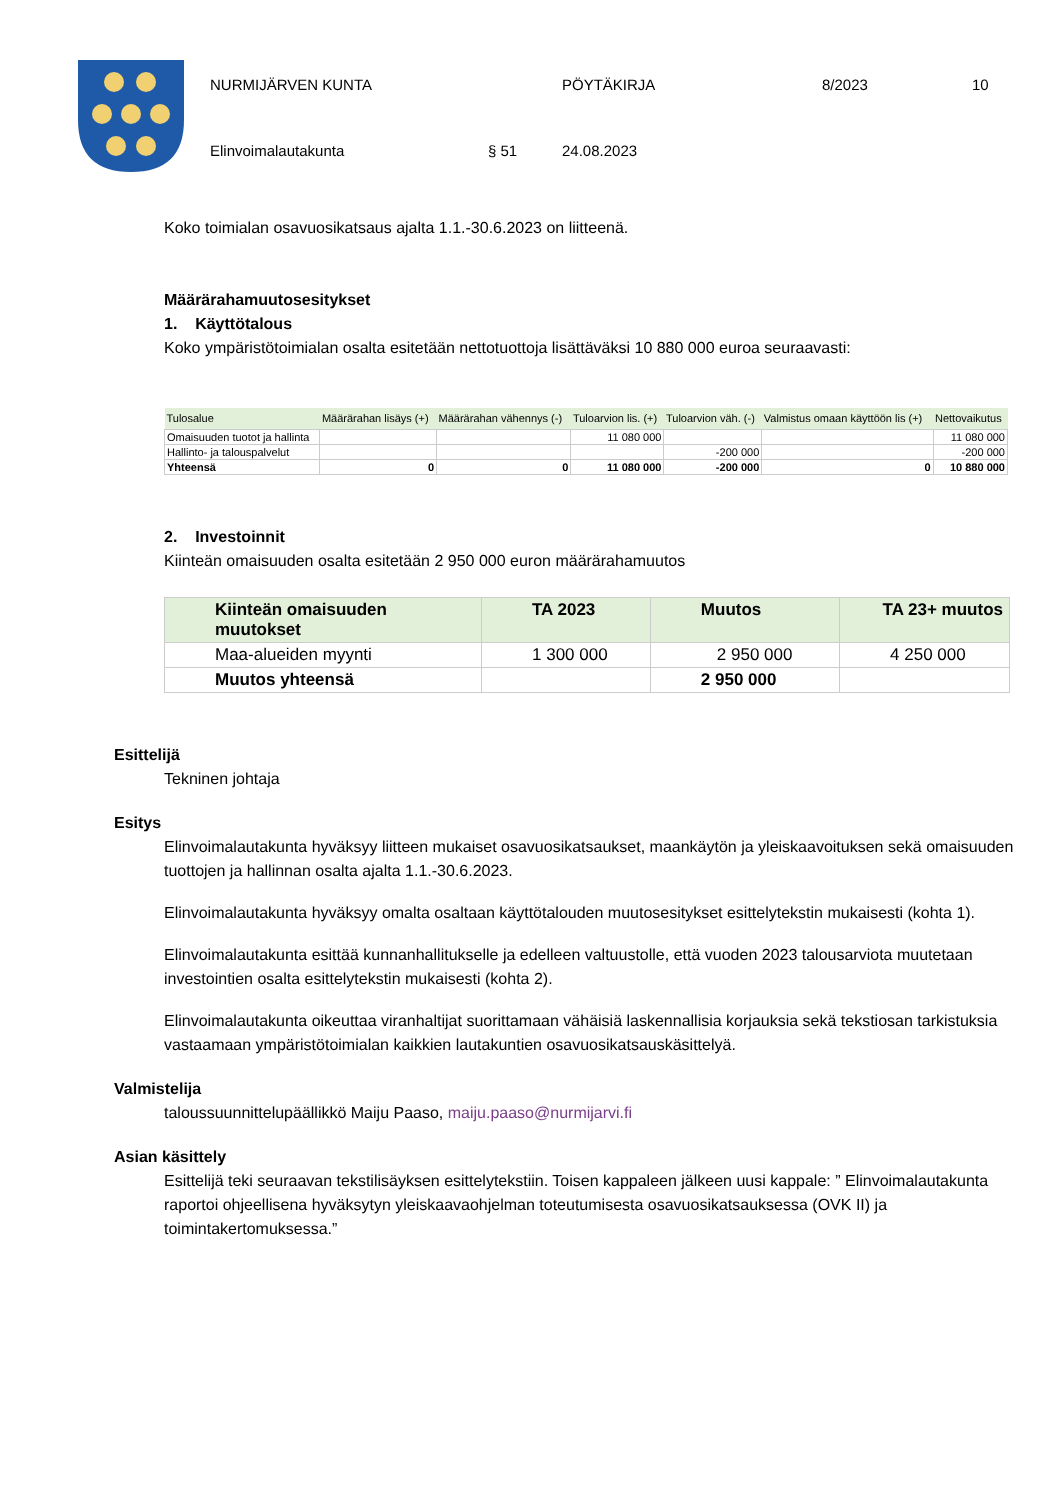NURMIJÄRVEN KUNTA PÖYTÄKIRJA 8/2023 10
Elinvoimalautakunta § 51 24.08.2023
Koko toimialan osavuosikatsaus ajalta 1.1.-30.6.2023 on liitteenä.
Määrärahamuutosesitykset
1. Käyttötalous
Koko ympäristötoimialan osalta esitetään nettotuottoja lisättäväksi 10 880 000 euroa seuraavasti:
| Tulosalue | Määrärahan lisäys (+) | Määrärahan vähennys (-) | Tuloarvion lis. (+) | Tuloarvion väh. (-) | Valmistus omaan käyttöön lis (+) | Nettovaikutus |
| --- | --- | --- | --- | --- | --- | --- |
| Omaisuuden tuotot ja hallinta | | | 11 080 000 | | | 11 080 000 |
| Hallinto- ja talouspalvelut | | | | -200 000 | | -200 000 |
| Yhteensä | 0 | 0 | 11 080 000 | -200 000 | 0 | 10 880 000 |
2. Investoinnit
Kiinteän omaisuuden osalta esitetään 2 950 000 euron määrärahamuutos
| Kiinteän omaisuuden muutokset | TA 2023 | Muutos | TA 23+ muutos |
| --- | --- | --- | --- |
| Maa-alueiden myynti | 1 300 000 | 2 950 000 | 4 250 000 |
| Muutos yhteensä | | 2 950 000 | |
Esittelijä
Tekninen johtaja
Esitys
Elinvoimalautakunta hyväksyy liitteen mukaiset osavuosikatsaukset, maankäytön ja yleiskaavoituksen sekä omaisuuden tuottojen ja hallinnan osalta ajalta 1.1.-30.6.2023.
Elinvoimalautakunta hyväksyy omalta osaltaan käyttötalouden muutosesitykset esittelytekstin mukaisesti (kohta 1).
Elinvoimalautakunta esittää kunnanhallitukselle ja edelleen valtuustolle, että vuoden 2023 talousarviota muutetaan investointien osalta esittelytekstin mukaisesti (kohta 2).
Elinvoimalautakunta oikeuttaa viranhaltijat suorittamaan vähäisiä laskennallisia korjauksia sekä tekstiosan tarkistuksia vastaamaan ympäristötoimialan kaikkien lautakuntien osavuosikatsauskäsittelyä.
Valmistelija
taloussuunnittelupäällikkö Maiju Paaso, maiju.paaso@nurmijarvi.fi
Asian käsittely
Esittelijä teki seuraavan tekstilisäyksen esittelytekstiin. Toisen kappaleen jälkeen uusi kappale: ” Elinvoimalautakunta raportoi ohjeellisena hyväksytyn yleiskaavaohjelman toteutumisesta osavuosikatsauksessa (OVK II) ja toimintakertomuksessa.”